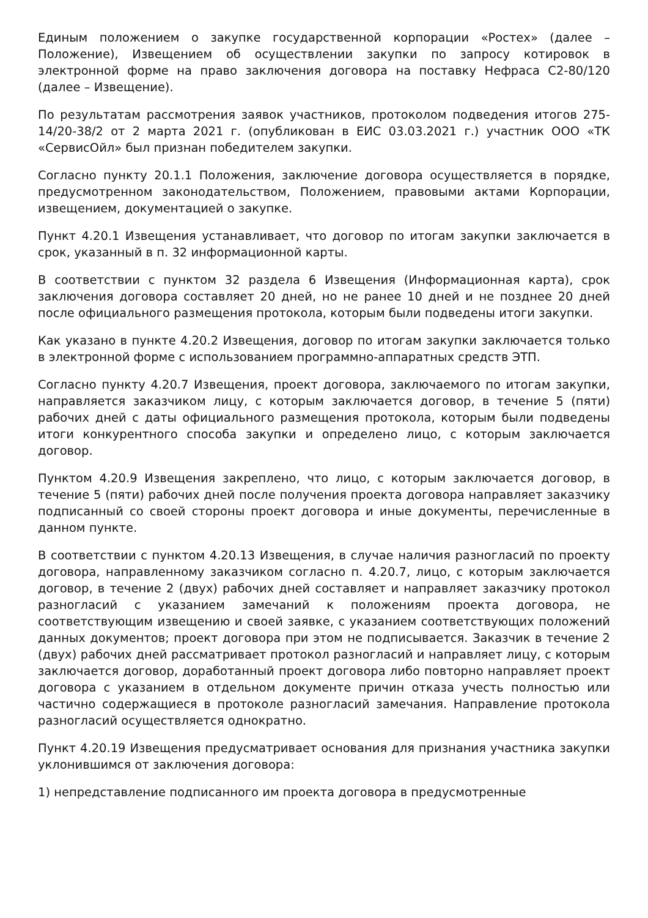Единым положением о закупке государственной корпорации «Ростех» (далее – Положение), Извещением об осуществлении закупки по запросу котировок в электронной форме на право заключения договора на поставку Нефраса С2-80/120 (далее – Извещение).
По результатам рассмотрения заявок участников, протоколом подведения итогов 275-14/20-38/2 от 2 марта 2021 г. (опубликован в ЕИС 03.03.2021 г.) участник ООО «ТК «СервисОйл» был признан победителем закупки.
Согласно пункту 20.1.1 Положения, заключение договора осуществляется в порядке, предусмотренном законодательством, Положением, правовыми актами Корпорации, извещением, документацией о закупке.
Пункт 4.20.1 Извещения устанавливает, что договор по итогам закупки заключается в срок, указанный в п. 32 информационной карты.
В соответствии с пунктом 32 раздела 6 Извещения (Информационная карта), срок заключения договора составляет 20 дней, но не ранее 10 дней и не позднее 20 дней после официального размещения протокола, которым были подведены итоги закупки.
Как указано в пункте 4.20.2 Извещения, договор по итогам закупки заключается только в электронной форме с использованием программно-аппаратных средств ЭТП.
Согласно пункту 4.20.7 Извещения, проект договора, заключаемого по итогам закупки, направляется заказчиком лицу, с которым заключается договор, в течение 5 (пяти) рабочих дней с даты официального размещения протокола, которым были подведены итоги конкурентного способа закупки и определено лицо, с которым заключается договор.
Пунктом 4.20.9 Извещения закреплено, что лицо, с которым заключается договор, в течение 5 (пяти) рабочих дней после получения проекта договора направляет заказчику подписанный со своей стороны проект договора и иные документы, перечисленные в данном пункте.
В соответствии с пунктом 4.20.13 Извещения, в случае наличия разногласий по проекту договора, направленному заказчиком согласно п. 4.20.7, лицо, с которым заключается договор, в течение 2 (двух) рабочих дней составляет и направляет заказчику протокол разногласий с указанием замечаний к положениям проекта договора, не соответствующим извещению и своей заявке, с указанием соответствующих положений данных документов; проект договора при этом не подписывается. Заказчик в течение 2 (двух) рабочих дней рассматривает протокол разногласий и направляет лицу, с которым заключается договор, доработанный проект договора либо повторно направляет проект договора с указанием в отдельном документе причин отказа учесть полностью или частично содержащиеся в протоколе разногласий замечания. Направление протокола разногласий осуществляется однократно.
Пункт 4.20.19 Извещения предусматривает основания для признания участника закупки уклонившимся от заключения договора:
1) непредставление подписанного им проекта договора в предусмотренные